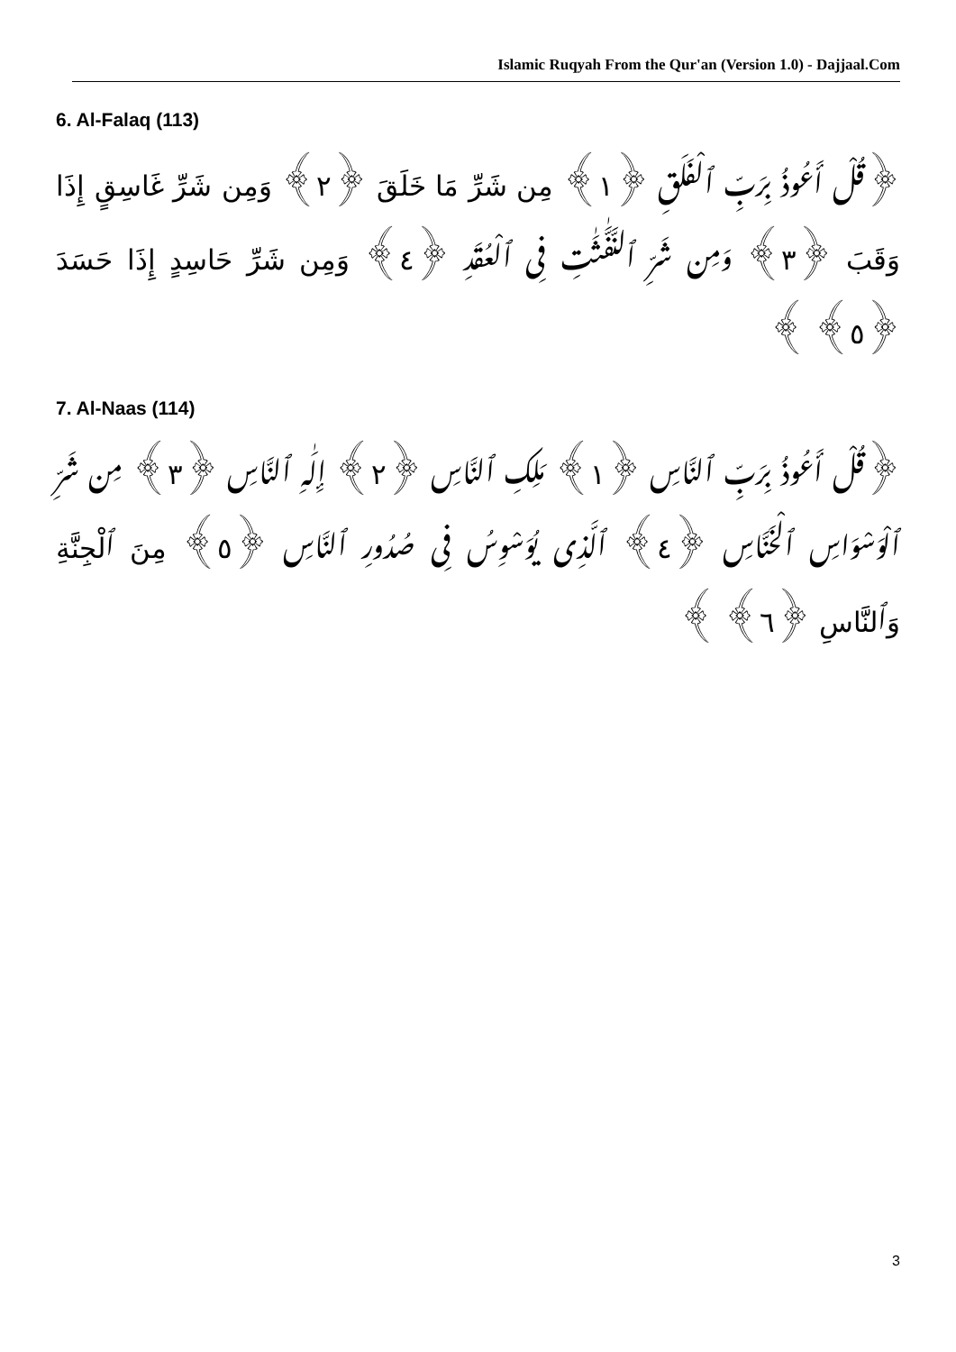Islamic Ruqyah From the Qur'an (Version 1.0) - Dajjaal.Com
6. Al-Falaq (113)
﴿قُلْ أَعُوذُ بِرَبِّ ٱلْفَلَقِ ﴿١﴾ مِن شَرِّ مَا خَلَقَ ﴿٢﴾ وَمِن شَرِّ غَاسِقٍ إِذَا وَقَبَ ﴿٣﴾ وَمِن شَرِّ ٱلنَّفَّٰثَٰتِ فِى ٱلْعُقَدِ ﴿٤﴾ وَمِن شَرِّ حَاسِدٍ إِذَا حَسَدَ ﴿٥﴾ ﴾
7. Al-Naas (114)
﴿قُلْ أَعُوذُ بِرَبِّ ٱلنَّاسِ ﴿١﴾ مَلِكِ ٱلنَّاسِ ﴿٢﴾ إِلَٰهِ ٱلنَّاسِ ﴿٣﴾ مِن شَرِّ ٱلْوَسْوَاسِ ٱلْخَنَّاسِ ﴿٤﴾ ٱلَّذِى يُوَسْوِسُ فِى صُدُورِ ٱلنَّاسِ ﴿٥﴾ مِنَ ٱلْجِنَّةِ وَٱلنَّاسِ ﴿٦﴾ ﴾
3